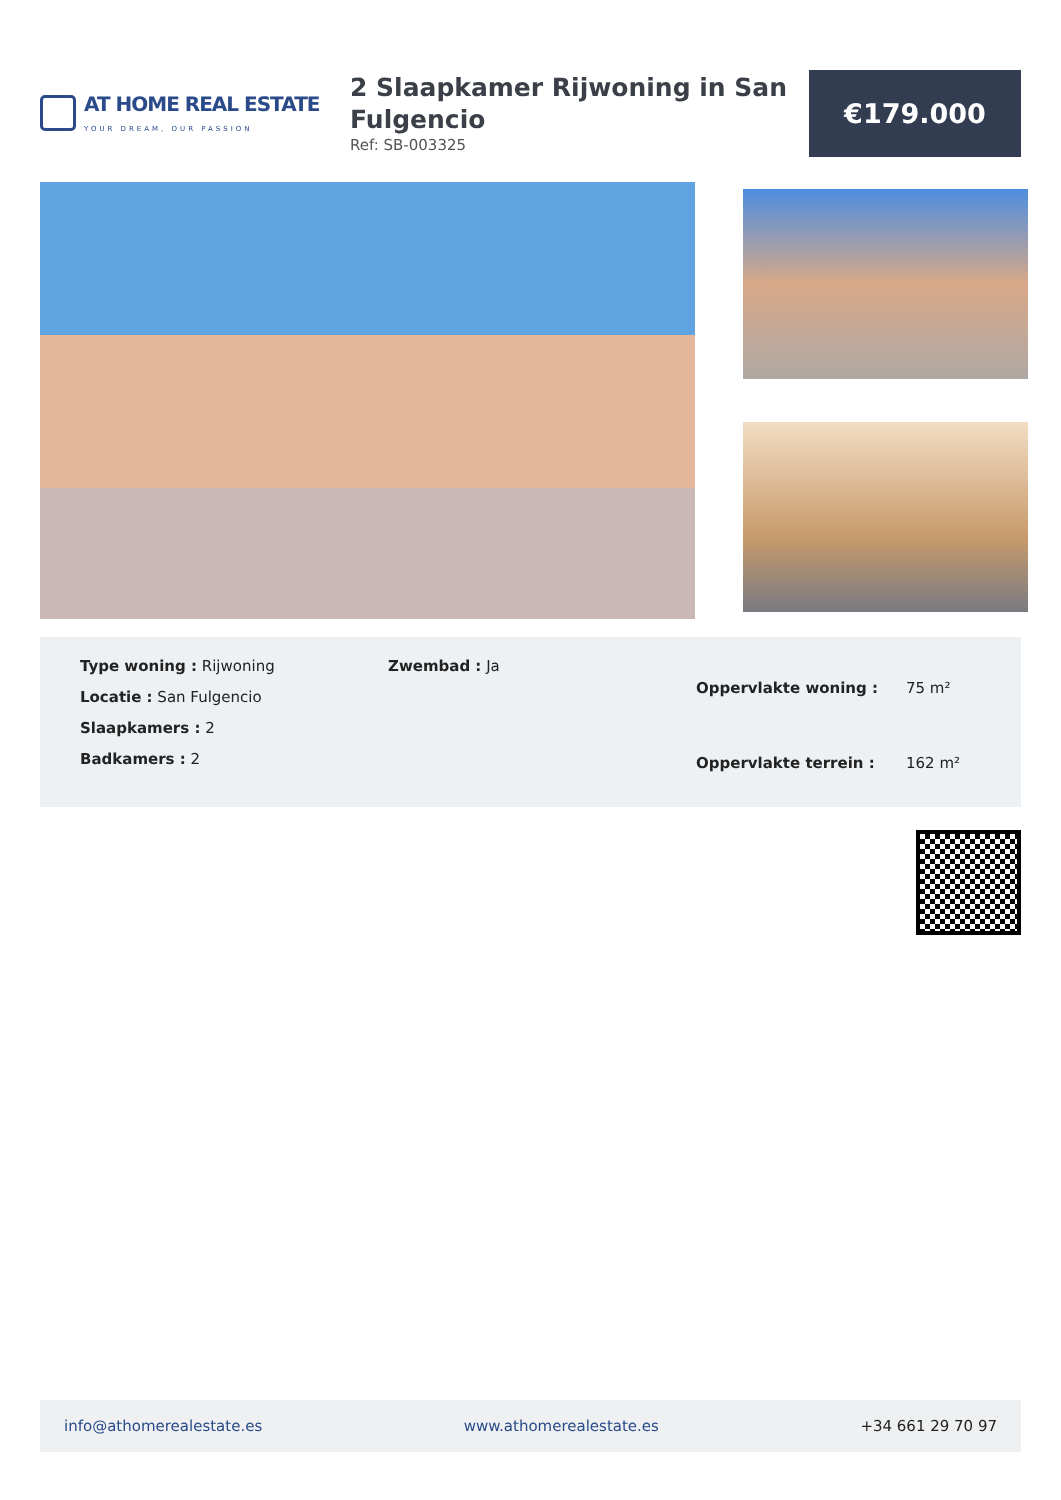AT HOME REAL ESTATE
YOUR DREAM, OUR PASSION
2 Slaapkamer Rijwoning in San Fulgencio
Ref: SB-003325
€179.000
Type woning : Rijwoning
Locatie : San Fulgencio
Slaapkamers : 2
Badkamers : 2
Zwembad : Ja
| Oppervlakte woning : | 75 m² |
| Oppervlakte terrein : | 162 m² |
info@athomerealestate.es www.athomerealestate.es +34 661 29 70 97